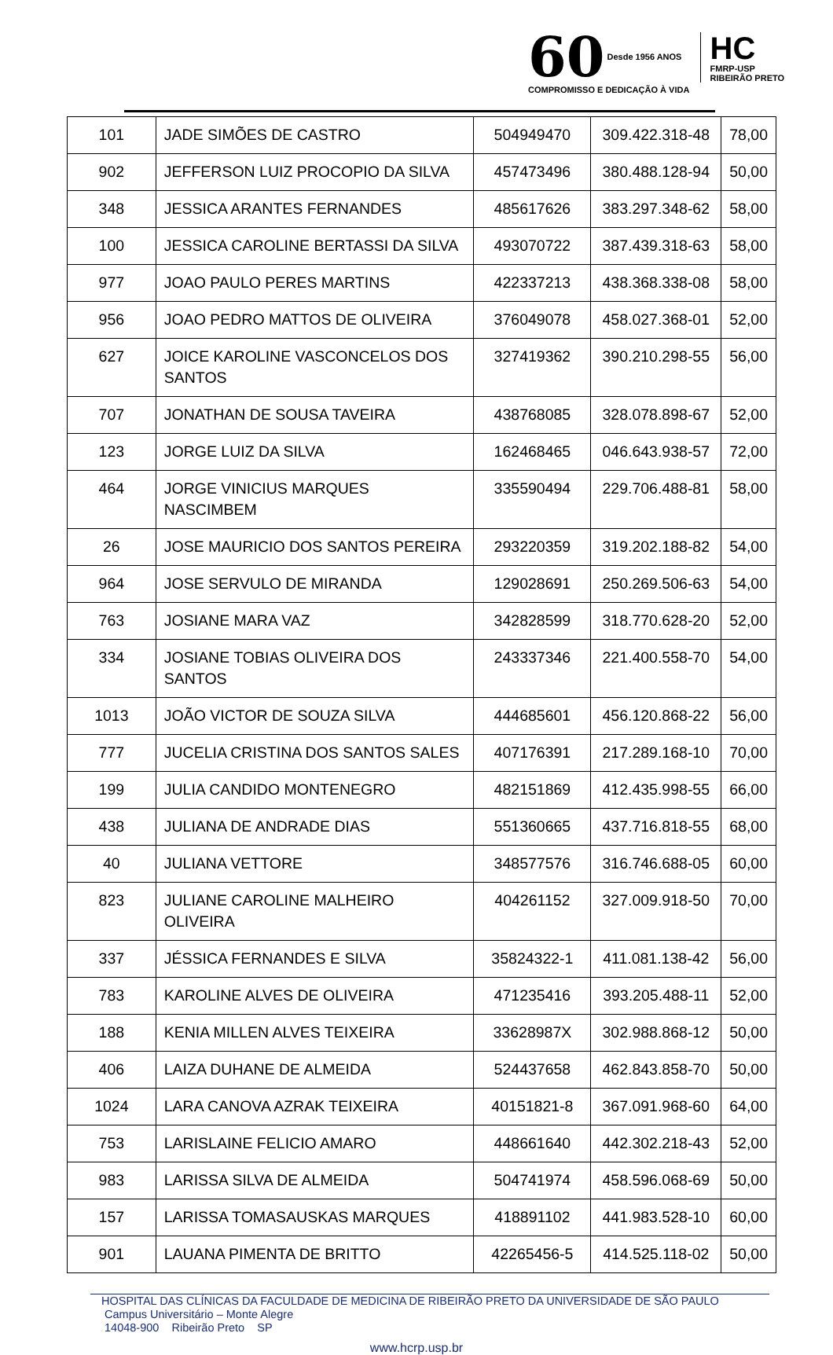60 Desde 1956 ANOS HC FMRP-USP
RIBEIRÃO PRETO
COMPROMISSO E DEDICAÇÃO À VIDA
| 101 | JADE SIMÕES DE CASTRO | 504949470 | 309.422.318-48 | 78,00 |
| 902 | JEFFERSON LUIZ PROCOPIO DA SILVA | 457473496 | 380.488.128-94 | 50,00 |
| 348 | JESSICA ARANTES FERNANDES | 485617626 | 383.297.348-62 | 58,00 |
| 100 | JESSICA CAROLINE BERTASSI DA SILVA | 493070722 | 387.439.318-63 | 58,00 |
| 977 | JOAO PAULO PERES MARTINS | 422337213 | 438.368.338-08 | 58,00 |
| 956 | JOAO PEDRO MATTOS DE OLIVEIRA | 376049078 | 458.027.368-01 | 52,00 |
| 627 | JOICE KAROLINE VASCONCELOS DOS SANTOS | 327419362 | 390.210.298-55 | 56,00 |
| 707 | JONATHAN DE SOUSA TAVEIRA | 438768085 | 328.078.898-67 | 52,00 |
| 123 | JORGE LUIZ DA SILVA | 162468465 | 046.643.938-57 | 72,00 |
| 464 | JORGE VINICIUS MARQUES NASCIMBEM | 335590494 | 229.706.488-81 | 58,00 |
| 26 | JOSE MAURICIO DOS SANTOS PEREIRA | 293220359 | 319.202.188-82 | 54,00 |
| 964 | JOSE SERVULO DE MIRANDA | 129028691 | 250.269.506-63 | 54,00 |
| 763 | JOSIANE MARA VAZ | 342828599 | 318.770.628-20 | 52,00 |
| 334 | JOSIANE TOBIAS OLIVEIRA DOS SANTOS | 243337346 | 221.400.558-70 | 54,00 |
| 1013 | JOÃO VICTOR DE SOUZA SILVA | 444685601 | 456.120.868-22 | 56,00 |
| 777 | JUCELIA CRISTINA DOS SANTOS SALES | 407176391 | 217.289.168-10 | 70,00 |
| 199 | JULIA CANDIDO MONTENEGRO | 482151869 | 412.435.998-55 | 66,00 |
| 438 | JULIANA DE ANDRADE DIAS | 551360665 | 437.716.818-55 | 68,00 |
| 40 | JULIANA VETTORE | 348577576 | 316.746.688-05 | 60,00 |
| 823 | JULIANE CAROLINE MALHEIRO OLIVEIRA | 404261152 | 327.009.918-50 | 70,00 |
| 337 | JÉSSICA FERNANDES E SILVA | 35824322-1 | 411.081.138-42 | 56,00 |
| 783 | KAROLINE ALVES DE OLIVEIRA | 471235416 | 393.205.488-11 | 52,00 |
| 188 | KENIA MILLEN ALVES TEIXEIRA | 33628987X | 302.988.868-12 | 50,00 |
| 406 | LAIZA DUHANE DE ALMEIDA | 524437658 | 462.843.858-70 | 50,00 |
| 1024 | LARA CANOVA AZRAK TEIXEIRA | 40151821-8 | 367.091.968-60 | 64,00 |
| 753 | LARISLAINE FELICIO AMARO | 448661640 | 442.302.218-43 | 52,00 |
| 983 | LARISSA SILVA DE ALMEIDA | 504741974 | 458.596.068-69 | 50,00 |
| 157 | LARISSA TOMASAUSKAS MARQUES | 418891102 | 441.983.528-10 | 60,00 |
| 901 | LAUANA PIMENTA DE BRITTO | 42265456-5 | 414.525.118-02 | 50,00 |
HOSPITAL DAS CLÍNICAS DA FACULDADE DE MEDICINA DE RIBEIRÃO PRETO DA UNIVERSIDADE DE SÃO PAULO
Campus Universitário – Monte Alegre
14048-900 Ribeirão Preto SP
www.hcrp.usp.br